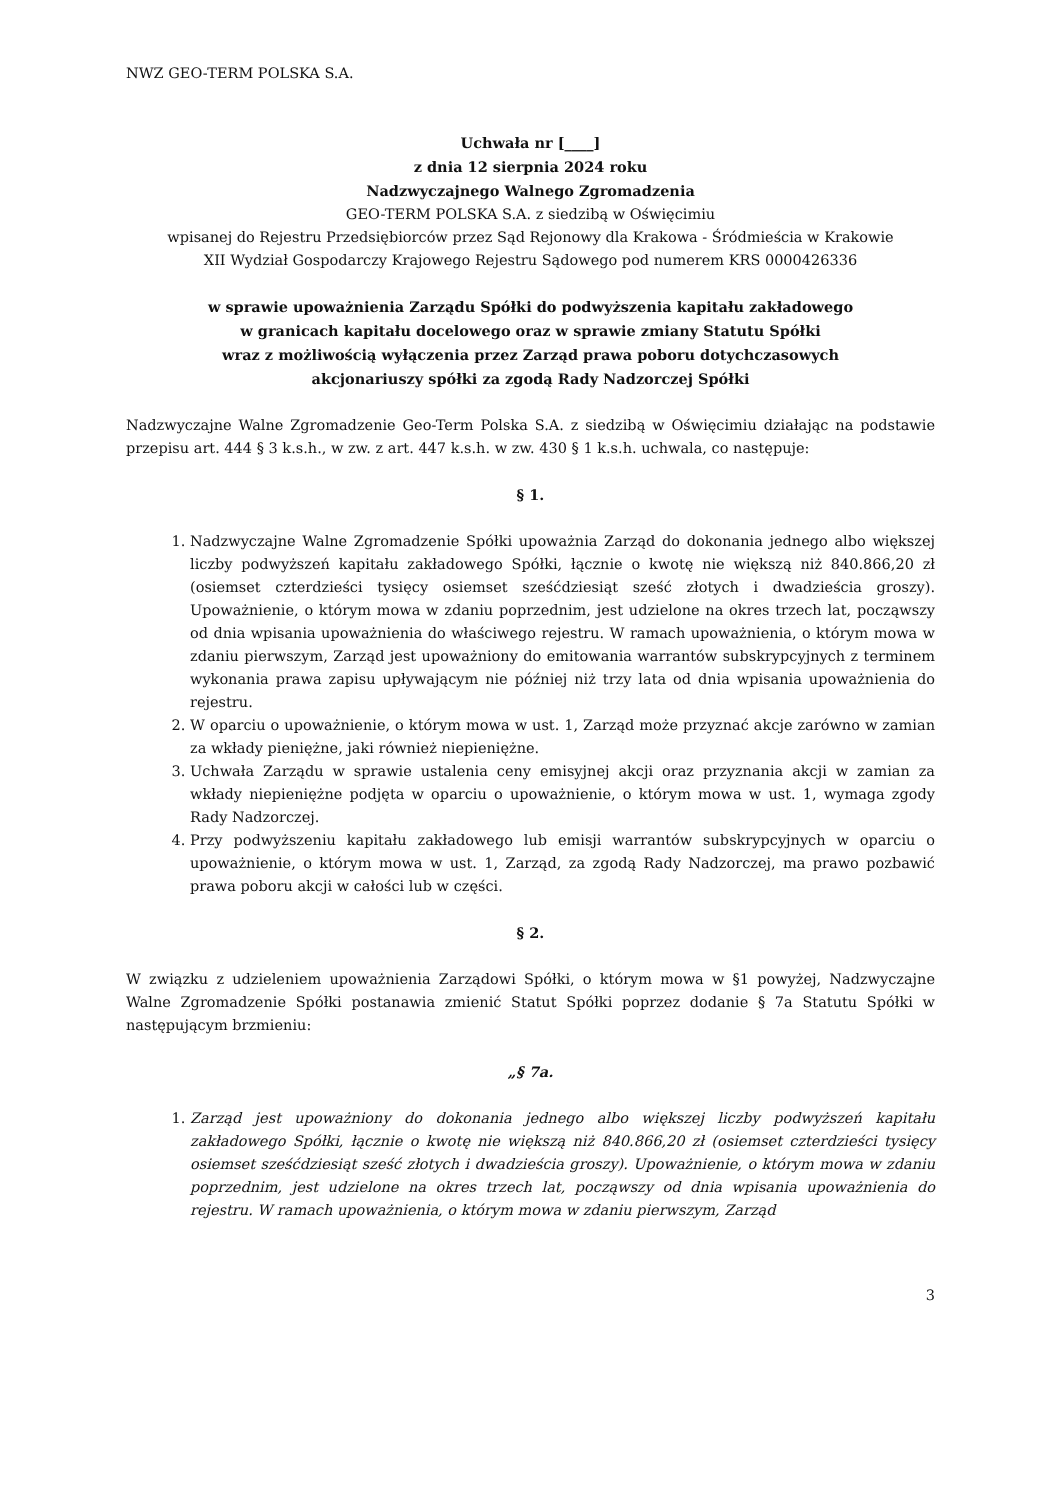NWZ GEO-TERM POLSKA S.A.
Uchwała nr [____]
z dnia 12 sierpnia 2024 roku
Nadzwyczajnego Walnego Zgromadzenia
GEO-TERM POLSKA S.A. z siedzibą w Oświęcimiu
wpisanej do Rejestru Przedsiębiorców przez Sąd Rejonowy dla Krakowa - Śródmieścia w Krakowie
XII Wydział Gospodarczy Krajowego Rejestru Sądowego pod numerem KRS 0000426336
w sprawie upoważnienia Zarządu Spółki do podwyższenia kapitału zakładowego
w granicach kapitału docelowego oraz w sprawie zmiany Statutu Spółki
wraz z możliwością wyłączenia przez Zarząd prawa poboru dotychczasowych
akcjonariuszy spółki za zgodą Rady Nadzorczej Spółki
Nadzwyczajne Walne Zgromadzenie Geo-Term Polska S.A. z siedzibą w Oświęcimiu działając na podstawie przepisu art. 444 § 3 k.s.h., w zw. z art. 447 k.s.h. w zw. 430 § 1 k.s.h. uchwala, co następuje:
§ 1.
1. Nadzwyczajne Walne Zgromadzenie Spółki upoważnia Zarząd do dokonania jednego albo większej liczby podwyższeń kapitału zakładowego Spółki, łącznie o kwotę nie większą niż 840.866,20 zł (osiemset czterdzieści tysięcy osiemset sześćdziesiąt sześć złotych i dwadzieścia groszy). Upoważnienie, o którym mowa w zdaniu poprzednim, jest udzielone na okres trzech lat, począwszy od dnia wpisania upoważnienia do właściwego rejestru. W ramach upoważnienia, o którym mowa w zdaniu pierwszym, Zarząd jest upoważniony do emitowania warrantów subskrypcyjnych z terminem wykonania prawa zapisu upływającym nie później niż trzy lata od dnia wpisania upoważnienia do rejestru.
2. W oparciu o upoważnienie, o którym mowa w ust. 1, Zarząd może przyznać akcje zarówno w zamian za wkłady pieniężne, jaki również niepieniężne.
3. Uchwała Zarządu w sprawie ustalenia ceny emisyjnej akcji oraz przyznania akcji w zamian za wkłady niepieniężne podjęta w oparciu o upoważnienie, o którym mowa w ust. 1, wymaga zgody Rady Nadzorczej.
4. Przy podwyższeniu kapitału zakładowego lub emisji warrantów subskrypcyjnych w oparciu o upoważnienie, o którym mowa w ust. 1, Zarząd, za zgodą Rady Nadzorczej, ma prawo pozbawić prawa poboru akcji w całości lub w części.
§ 2.
W związku z udzieleniem upoważnienia Zarządowi Spółki, o którym mowa w §1 powyżej, Nadzwyczajne Walne Zgromadzenie Spółki postanawia zmienić Statut Spółki poprzez dodanie § 7a Statutu Spółki w następującym brzmieniu:
„§ 7a.
1. Zarząd jest upoważniony do dokonania jednego albo większej liczby podwyższeń kapitału zakładowego Spółki, łącznie o kwotę nie większą niż 840.866,20 zł (osiemset czterdzieści tysięcy osiemset sześćdziesiąt sześć złotych i dwadzieścia groszy). Upoważnienie, o którym mowa w zdaniu poprzednim, jest udzielone na okres trzech lat, począwszy od dnia wpisania upoważnienia do rejestru. W ramach upoważnienia, o którym mowa w zdaniu pierwszym, Zarząd
3